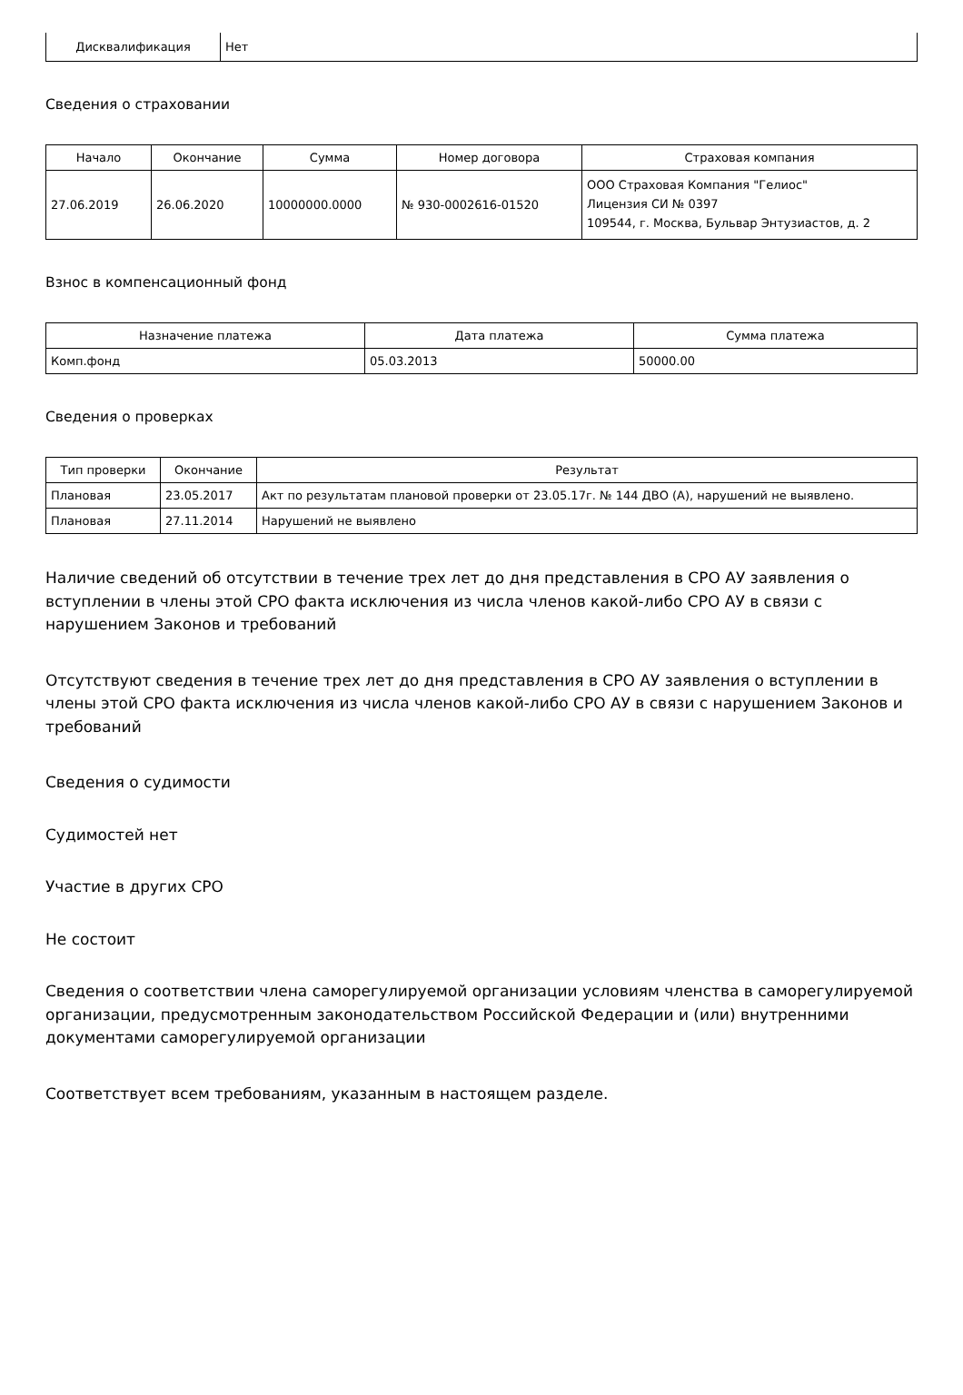| Дисквалификация | Нет |
Сведения о страховании
| Начало | Окончание | Сумма | Номер договора | Страховая компания |
| --- | --- | --- | --- | --- |
| 27.06.2019 | 26.06.2020 | 10000000.0000 | № 930-0002616-01520 | ООО Страховая Компания "Гелиос" Лицензия СИ № 0397 109544, г. Москва, Бульвар Энтузиастов, д. 2 |
Взнос в компенсационный фонд
| Назначение платежа | Дата платежа | Сумма платежа |
| --- | --- | --- |
| Комп.фонд | 05.03.2013 | 50000.00 |
Сведения о проверках
| Тип проверки | Окончание | Результат |
| --- | --- | --- |
| Плановая | 23.05.2017 | Акт по результатам плановой проверки от 23.05.17г. № 144 ДВО (А), нарушений не выявлено. |
| Плановая | 27.11.2014 | Нарушений не выявлено |
Наличие сведений об отсутствии в течение трех лет до дня представления в СРО АУ заявления о вступлении в члены этой СРО факта исключения из числа членов какой-либо СРО АУ в связи с нарушением Законов и требований
Отсутствуют сведения в течение трех лет до дня представления в СРО АУ заявления о вступлении в члены этой СРО факта исключения из числа членов какой-либо СРО АУ в связи с нарушением Законов и требований
Сведения о судимости
Судимостей нет
Участие в других СРО
Не состоит
Сведения о соответствии члена саморегулируемой организации условиям членства в саморегулируемой организации, предусмотренным законодательством Российской Федерации и (или) внутренними документами саморегулируемой организации
Соответствует всем требованиям, указанным в настоящем разделе.